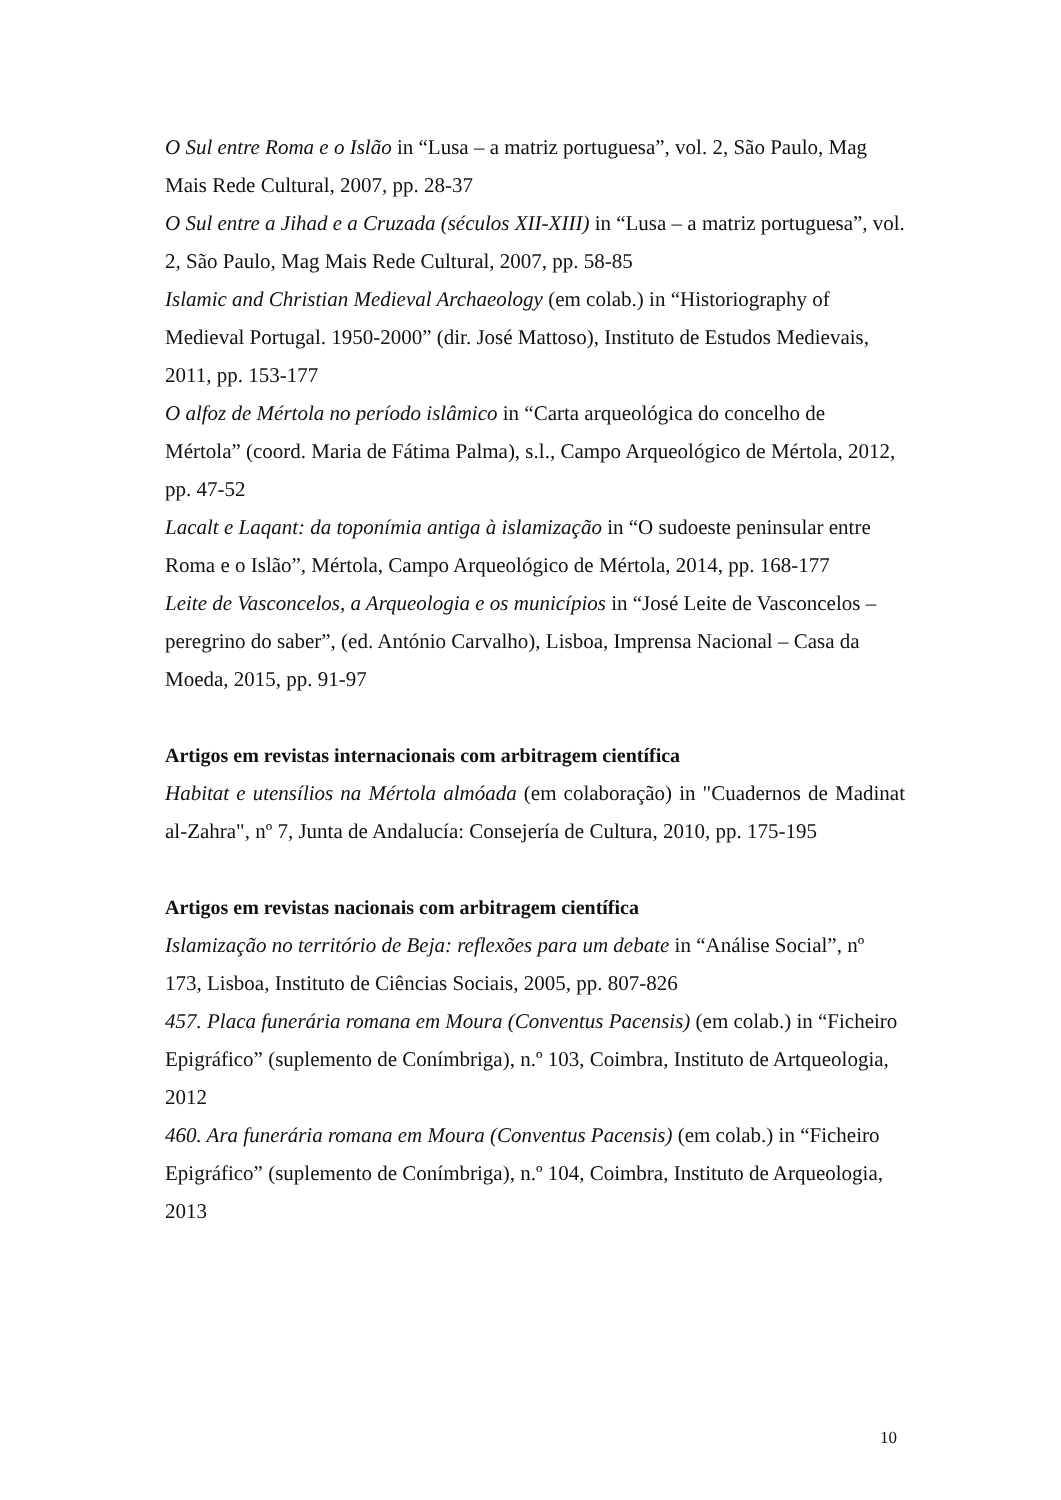O Sul entre Roma e o Islão in “Lusa – a matriz portuguesa”, vol. 2, São Paulo, Mag Mais Rede Cultural, 2007, pp. 28-37
O Sul entre a Jihad e a Cruzada (séculos XII-XIII) in “Lusa – a matriz portuguesa”, vol. 2, São Paulo, Mag Mais Rede Cultural, 2007, pp. 58-85
Islamic and Christian Medieval Archaeology (em colab.) in “Historiography of Medieval Portugal. 1950-2000” (dir. José Mattoso), Instituto de Estudos Medievais, 2011, pp. 153-177
O alfoz de Mértola no período islâmico in “Carta arqueológica do concelho de Mértola” (coord. Maria de Fátima Palma), s.l., Campo Arqueológico de Mértola, 2012, pp. 47-52
Lacalt e Laqant: da toponímia antiga à islamização in “O sudoeste peninsular entre Roma e o Islão”, Mértola, Campo Arqueológico de Mértola, 2014, pp. 168-177
Leite de Vasconcelos, a Arqueologia e os municípios in “José Leite de Vasconcelos – peregrino do saber”, (ed. António Carvalho), Lisboa, Imprensa Nacional – Casa da Moeda, 2015, pp. 91-97
Artigos em revistas internacionais com arbitragem científica
Habitat e utensílios na Mértola almóada (em colaboração) in "Cuadernos de Madinat al-Zahra", nº 7, Junta de Andalucía: Consejería de Cultura, 2010, pp. 175-195
Artigos em revistas nacionais com arbitragem científica
Islamização no território de Beja: reflexões para um debate in “Análise Social”, nº 173, Lisboa, Instituto de Ciências Sociais, 2005, pp. 807-826
457. Placa funerária romana em Moura (Conventus Pacensis) (em colab.) in “Ficheiro Epigráfico” (suplemento de Conímbriga), n.º 103, Coimbra, Instituto de Artqueologia, 2012
460. Ara funerária romana em Moura (Conventus Pacensis) (em colab.) in “Ficheiro Epigráfico” (suplemento de Conímbriga), n.º 104, Coimbra, Instituto de Arqueologia, 2013
10